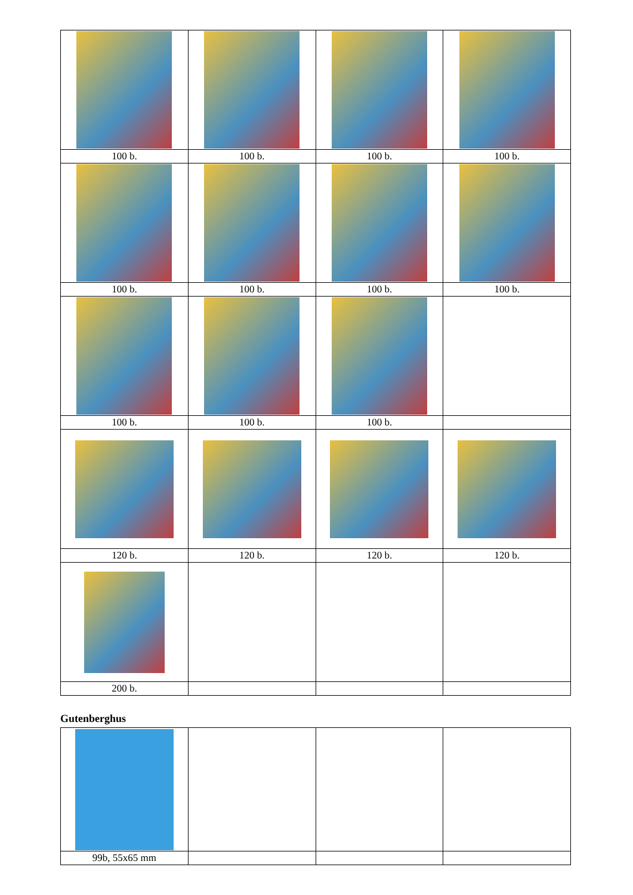| 100 b. | 100 b. | 100 b. | 100 b. |
| 100 b. | 100 b. | 100 b. | 100 b. |
| 100 b. | 100 b. | 100 b. | |
| 120 b. | 120 b. | 120 b. | 120 b. |
| 200 b. | | | |
Gutenberghus
| 99b, 55x65 mm | | | |